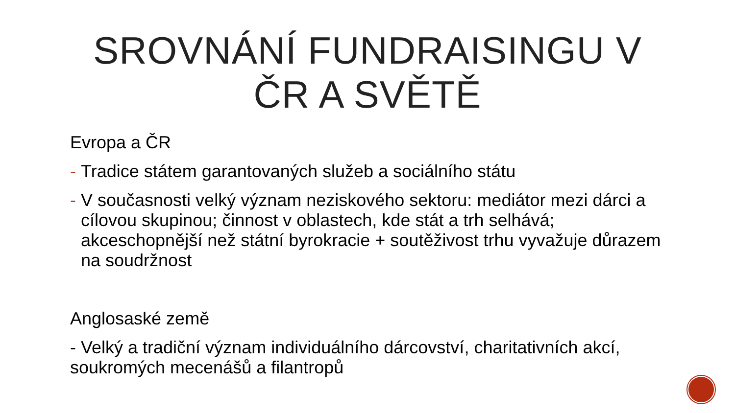SROVNÁNÍ FUNDRAISINGU V
ČR A SVĚTĚ
Evropa a ČR
- Tradice státem garantovaných služeb a sociálního státu
- V současnosti velký význam neziskového sektoru: mediátor mezi dárci a cílovou skupinou; činnost v oblastech, kde stát a trh selhává; akceschopnější než státní byrokracie + soutěživost trhu vyvažuje důrazem na soudržnost
Anglosaské země
- Velký a tradiční význam individuálního dárcovství, charitativních akcí, soukromých mecenášů a filantropů